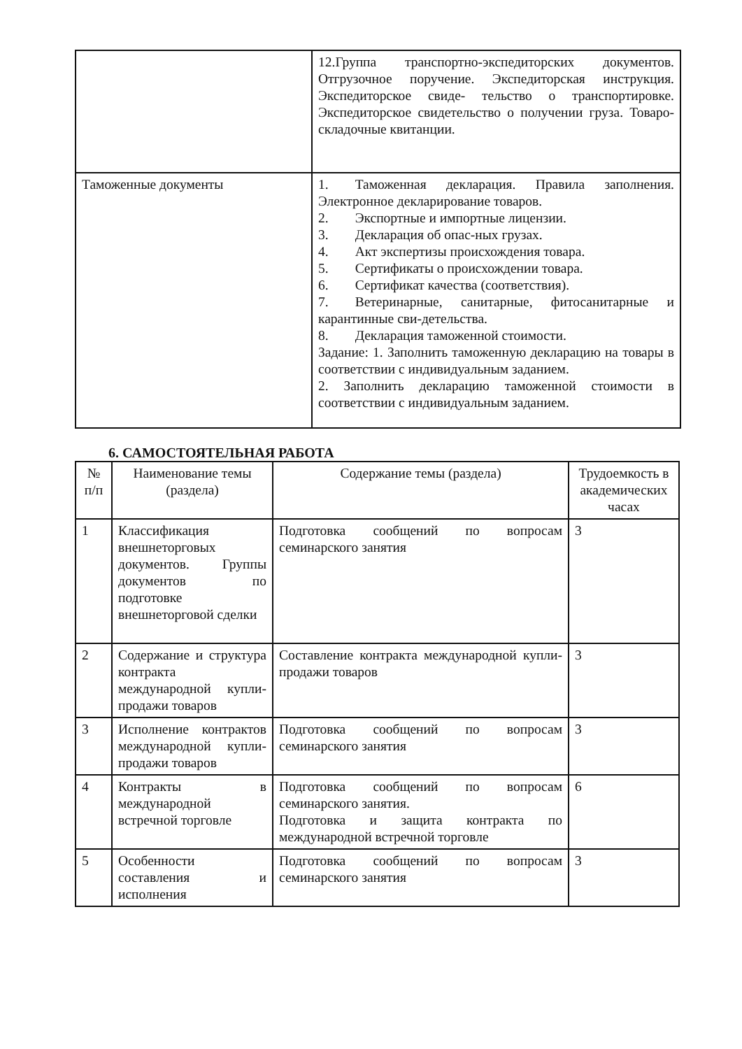| | 12.Группа транспортно-экспедиторских документов. Отгрузочное поручение. Экспедиторская инструкция. Экспедиторское свиде- тельство о транспортировке. Экспедиторское свидетельство о получении груза. Товаро­складочные квитанции. |
| Таможенные документы | 1. Таможенная декларация. Правила заполнения. Электронное декларирование товаров. 2. Экспортные и импортные лицензии. 3. Декларация об опас-ных грузах. 4. Акт экспертизы происхождения товара. 5. Сертификаты о происхождении товара. 6. Сертификат качества (соответствия). 7. Ветеринарные, санитарные, фитосанитарные и карантинные сви-детельства. 8. Декларация таможенной стоимости. Задание: 1. Заполнить таможенную декларацию на товары в соответствии с индивидуальным заданием. 2. Заполнить декларацию таможенной стоимости в соответствии с индивидуальным заданием. |
6. САМОСТОЯТЕЛЬНАЯ РАБОТА
| № п/п | Наименование темы (раздела) | Содержание темы (раздела) | Трудоемкость в академических часах |
| --- | --- | --- | --- |
| 1 | Классификация внешнеторговых документов. Группы документов по подготовке внешнеторговой сделки | Подготовка сообщений по вопросам семинарского занятия | 3 |
| 2 | Содержание и структура контракта международной купли- продажи товаров | Составление контракта международной купли-продажи товаров | 3 |
| 3 | Исполнение контрактов международной купли- продажи товаров | Подготовка сообщений по вопросам семинарского занятия | 3 |
| 4 | Контракты в международной встречной торговле | Подготовка сообщений по вопросам семинарского занятия. Подготовка и защита контракта по международной встречной торговле | 6 |
| 5 | Особенности составления и исполнения | Подготовка сообщений по вопросам семинарского занятия | 3 |